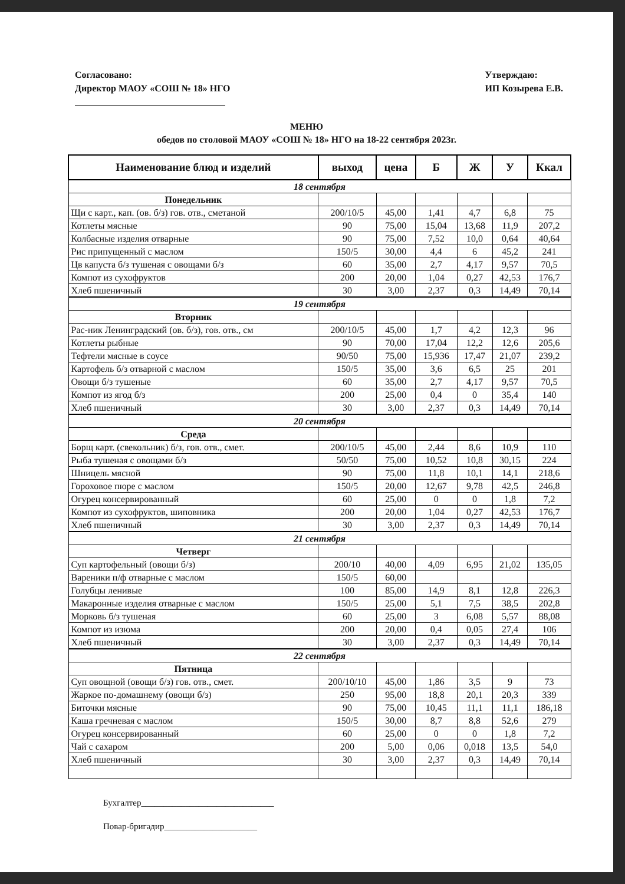Согласовано:
Директор МАОУ «СОШ № 18» НГО
Утверждаю:
ИП Козырева Е.В.
МЕНЮ
обедов по столовой МАОУ «СОШ № 18» НГО на 18-22 сентября 2023г.
| Наименование блюд и изделий | выход | цена | Б | Ж | У | Ккал |
| --- | --- | --- | --- | --- | --- | --- |
| 18 сентября | | | | | | |
| Понедельник | | | | | | |
| Щи с карт., кап. (ов. б/з) гов. отв., сметаной | 200/10/5 | 45,00 | 1,41 | 4,7 | 6,8 | 75 |
| Котлеты мясные | 90 | 75,00 | 15,04 | 13,68 | 11,9 | 207,2 |
| Колбасные изделия отварные | 90 | 75,00 | 7,52 | 10,0 | 0,64 | 40,64 |
| Рис припущенный с маслом | 150/5 | 30,00 | 4,4 | 6 | 45,2 | 241 |
| Цв капуста б/з тушеная с овощами б/з | 60 | 35,00 | 2,7 | 4,17 | 9,57 | 70,5 |
| Компот из сухофруктов | 200 | 20,00 | 1,04 | 0,27 | 42,53 | 176,7 |
| Хлеб пшеничный | 30 | 3,00 | 2,37 | 0,3 | 14,49 | 70,14 |
| 19 сентября | | | | | | |
| Вторник | | | | | | |
| Рас-ник Ленинградский (ов. б/з), гов. отв., см | 200/10/5 | 45,00 | 1,7 | 4,2 | 12,3 | 96 |
| Котлеты рыбные | 90 | 70,00 | 17,04 | 12,2 | 12,6 | 205,6 |
| Тефтели мясные в соусе | 90/50 | 75,00 | 15,936 | 17,47 | 21,07 | 239,2 |
| Картофель б/з отварной с маслом | 150/5 | 35,00 | 3,6 | 6,5 | 25 | 201 |
| Овощи б/з тушеные | 60 | 35,00 | 2,7 | 4,17 | 9,57 | 70,5 |
| Компот из ягод б/з | 200 | 25,00 | 0,4 | 0 | 35,4 | 140 |
| Хлеб пшеничный | 30 | 3,00 | 2,37 | 0,3 | 14,49 | 70,14 |
| 20 сентября | | | | | | |
| Среда | | | | | | |
| Борщ карт. (свекольник) б/з, гов. отв., смет. | 200/10/5 | 45,00 | 2,44 | 8,6 | 10,9 | 110 |
| Рыба тушеная с овощами б/з | 50/50 | 75,00 | 10,52 | 10,8 | 30,15 | 224 |
| Шницель мясной | 90 | 75,00 | 11,8 | 10,1 | 14,1 | 218,6 |
| Гороховое пюре с маслом | 150/5 | 20,00 | 12,67 | 9,78 | 42,5 | 246,8 |
| Огурец консервированный | 60 | 25,00 | 0 | 0 | 1,8 | 7,2 |
| Компот из сухофруктов, шиповника | 200 | 20,00 | 1,04 | 0,27 | 42,53 | 176,7 |
| Хлеб пшеничный | 30 | 3,00 | 2,37 | 0,3 | 14,49 | 70,14 |
| 21 сентября | | | | | | |
| Четверг | | | | | | |
| Суп картофельный (овощи б/з) | 200/10 | 40,00 | 4,09 | 6,95 | 21,02 | 135,05 |
| Вареники п/ф отварные с маслом | 150/5 | 60,00 | | | | |
| Голубцы ленивые | 100 | 85,00 | 14,9 | 8,1 | 12,8 | 226,3 |
| Макаронные изделия отварные с маслом | 150/5 | 25,00 | 5,1 | 7,5 | 38,5 | 202,8 |
| Морковь б/з тушеная | 60 | 25,00 | 3 | 6,08 | 5,57 | 88,08 |
| Компот из изюма | 200 | 20,00 | 0,4 | 0,05 | 27,4 | 106 |
| Хлеб пшеничный | 30 | 3,00 | 2,37 | 0,3 | 14,49 | 70,14 |
| 22 сентября | | | | | | |
| Пятница | | | | | | |
| Суп овощной (овощи б/з) гов. отв., смет. | 200/10/10 | 45,00 | 1,86 | 3,5 | 9 | 73 |
| Жаркое по-домашнему (овощи б/з) | 250 | 95,00 | 18,8 | 20,1 | 20,3 | 339 |
| Биточки мясные | 90 | 75,00 | 10,45 | 11,1 | 11,1 | 186,18 |
| Каша гречневая с маслом | 150/5 | 30,00 | 8,7 | 8,8 | 52,6 | 279 |
| Огурец консервированный | 60 | 25,00 | 0 | 0 | 1,8 | 7,2 |
| Чай с сахаром | 200 | 5,00 | 0,06 | 0,018 | 13,5 | 54,0 |
| Хлеб пшеничный | 30 | 3,00 | 2,37 | 0,3 | 14,49 | 70,14 |
Бухгалтер______________________________
Повар-бригадир_____________________